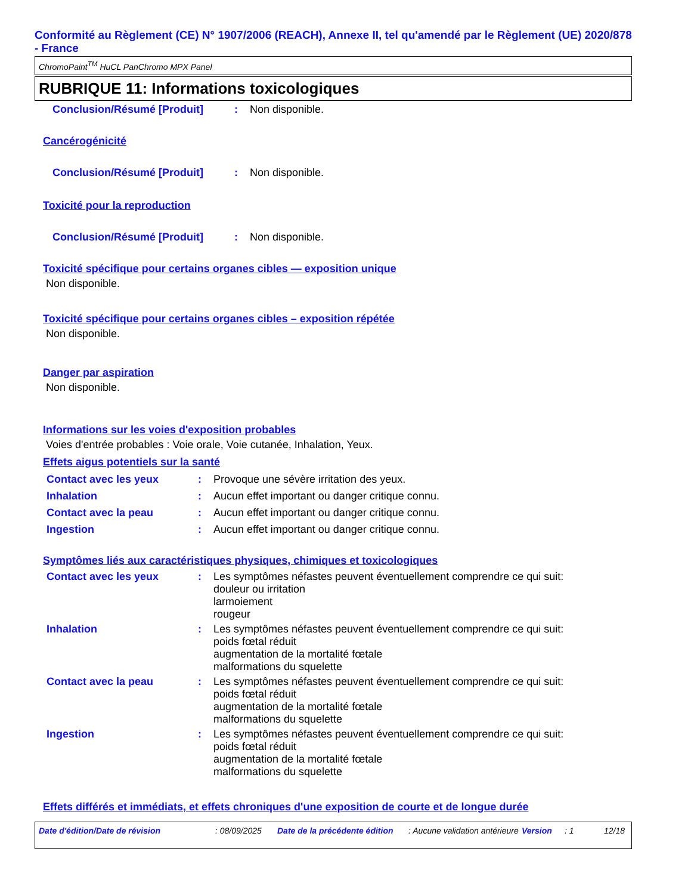Conformité au Règlement (CE) N° 1907/2006 (REACH), Annexe II, tel qu'amendé par le Règlement (UE) 2020/878 - France
ChromoPaint<sup>TM</sup> HuCL PanChromo MPX Panel
RUBRIQUE 11: Informations toxicologiques
| Conclusion/Résumé [Produit] | : | Non disponible. |
Cancérogénicité
| Conclusion/Résumé [Produit] | : | Non disponible. |
Toxicité pour la reproduction
| Conclusion/Résumé [Produit] | : | Non disponible. |
Toxicité spécifique pour certains organes cibles — exposition unique
Non disponible.
Toxicité spécifique pour certains organes cibles – exposition répétée
Non disponible.
Danger par aspiration
Non disponible.
Informations sur les voies d'exposition probables
Voies d'entrée probables : Voie orale, Voie cutanée, Inhalation, Yeux.
Effets aigus potentiels sur la santé
| Contact avec les yeux | : | Provoque une sévère irritation des yeux. |
| Inhalation | : | Aucun effet important ou danger critique connu. |
| Contact avec la peau | : | Aucun effet important ou danger critique connu. |
| Ingestion | : | Aucun effet important ou danger critique connu. |
Symptômes liés aux caractéristiques physiques, chimiques et toxicologiques
| Contact avec les yeux | : | Les symptômes néfastes peuvent éventuellement comprendre ce qui suit: douleur ou irritation larmoiement rougeur |
| Inhalation | : | Les symptômes néfastes peuvent éventuellement comprendre ce qui suit: poids fœtal réduit augmentation de la mortalité fœtale malformations du squelette |
| Contact avec la peau | : | Les symptômes néfastes peuvent éventuellement comprendre ce qui suit: poids fœtal réduit augmentation de la mortalité fœtale malformations du squelette |
| Ingestion | : | Les symptômes néfastes peuvent éventuellement comprendre ce qui suit: poids fœtal réduit augmentation de la mortalité fœtale malformations du squelette |
Effets différés et immédiats, et effets chroniques d'une exposition de courte et de longue durée
Date d'édition/Date de révision : 08/09/2025 Date de la précédente édition : Aucune validation antérieure Version : 1 12/18